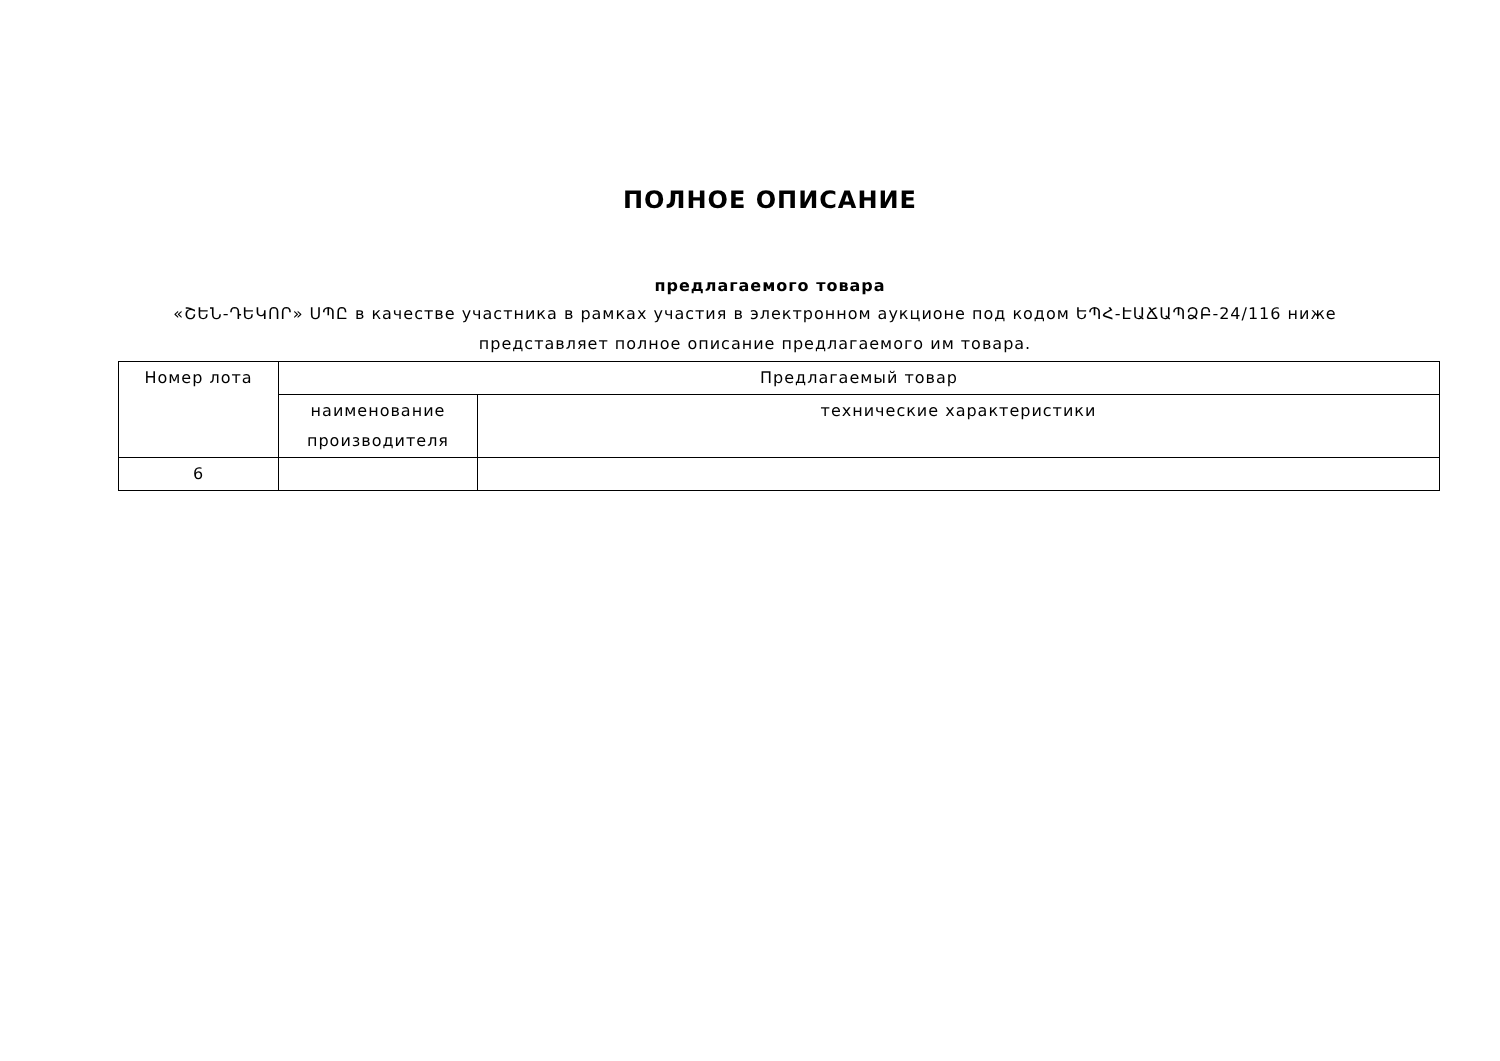ПОЛНОЕ ОПИСАНИЕ
предлагаемого товара
«ՇԵՆ-ԴԵԿՈՐ» ՍՊԸ в качестве участника в рамках участия в электронном аукционе под кодом ԵՊՀ-ԷԱՃԱՊՁԲ-24/116 ниже представляет полное описание предлагаемого им товара.
| Номер лота | Предлагаемый товар | |
| --- | --- | --- |
| | наименование производителя | технические характеристики |
| 6 | | |